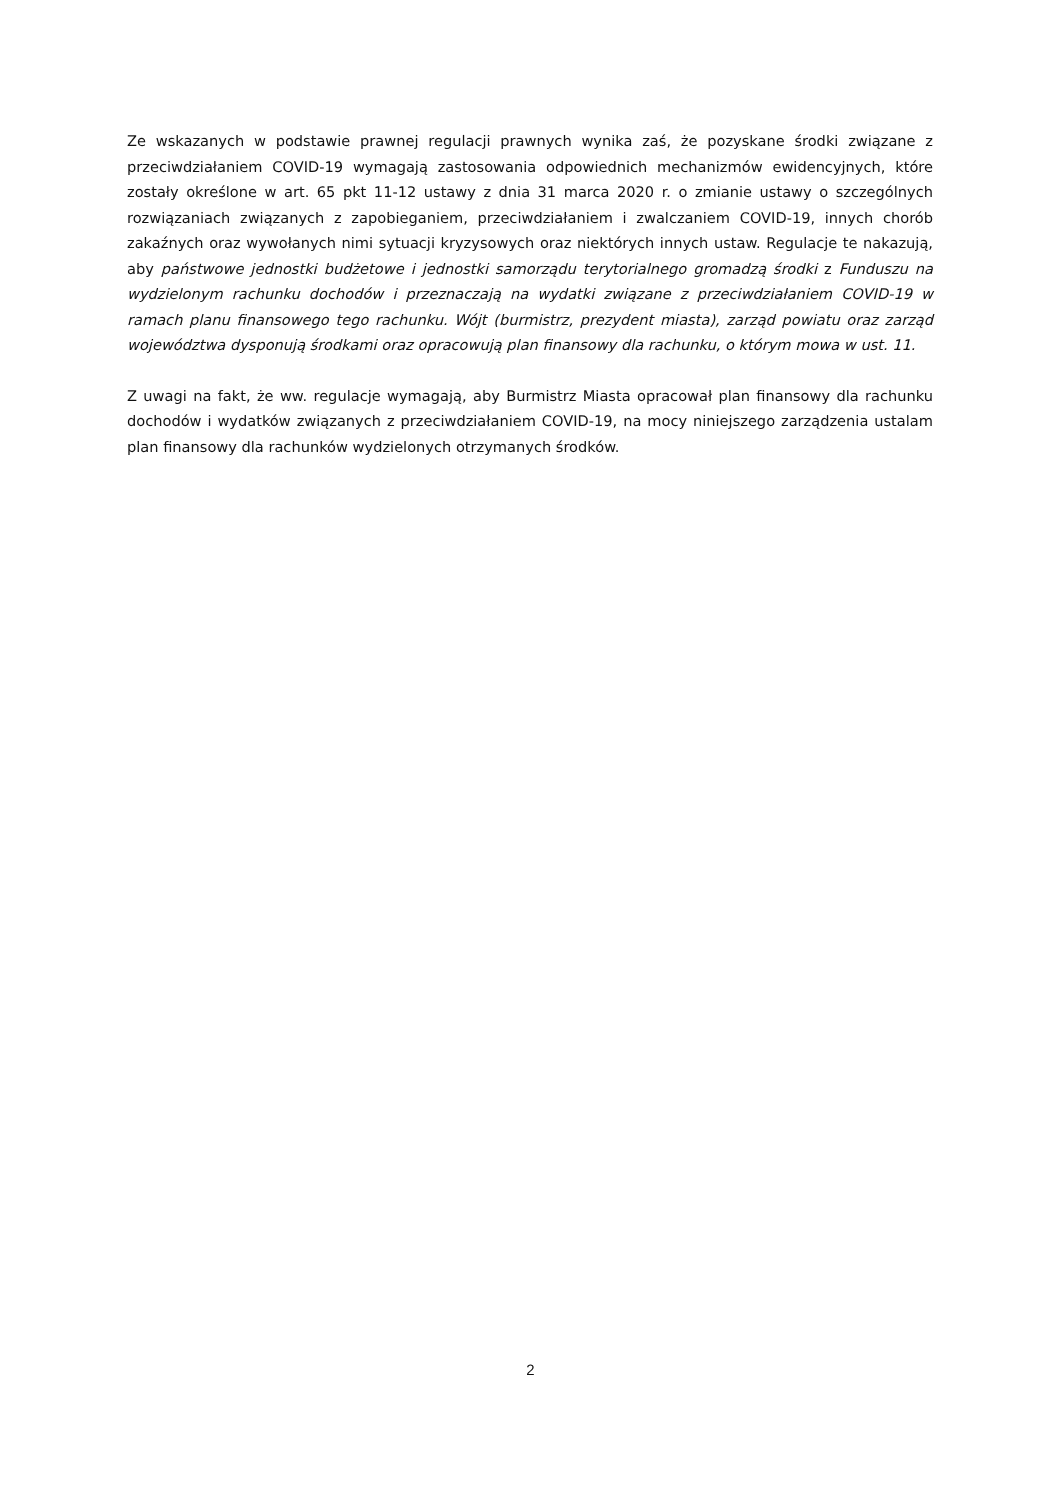Ze wskazanych w podstawie prawnej regulacji prawnych wynika zaś, że pozyskane środki związane z przeciwdziałaniem COVID-19 wymagają zastosowania odpowiednich mechanizmów ewidencyjnych, które zostały określone w art. 65 pkt 11-12 ustawy z dnia 31 marca 2020 r. o zmianie ustawy o szczególnych rozwiązaniach związanych z zapobieganiem, przeciwdziałaniem i zwalczaniem COVID-19, innych chorób zakaźnych oraz wywołanych nimi sytuacji kryzysowych oraz niektórych innych ustaw. Regulacje te nakazują, aby państwowe jednostki budżetowe i jednostki samorządu terytorialnego gromadzą środki z Funduszu na wydzielonym rachunku dochodów i przeznaczają na wydatki związane z przeciwdziałaniem COVID-19 w ramach planu finansowego tego rachunku. Wójt (burmistrz, prezydent miasta), zarząd powiatu oraz zarząd województwa dysponują środkami oraz opracowują plan finansowy dla rachunku, o którym mowa w ust. 11.
Z uwagi na fakt, że ww. regulacje wymagają, aby Burmistrz Miasta opracował plan finansowy dla rachunku dochodów i wydatków związanych z przeciwdziałaniem COVID-19, na mocy niniejszego zarządzenia ustalam plan finansowy dla rachunków wydzielonych otrzymanych środków.
2